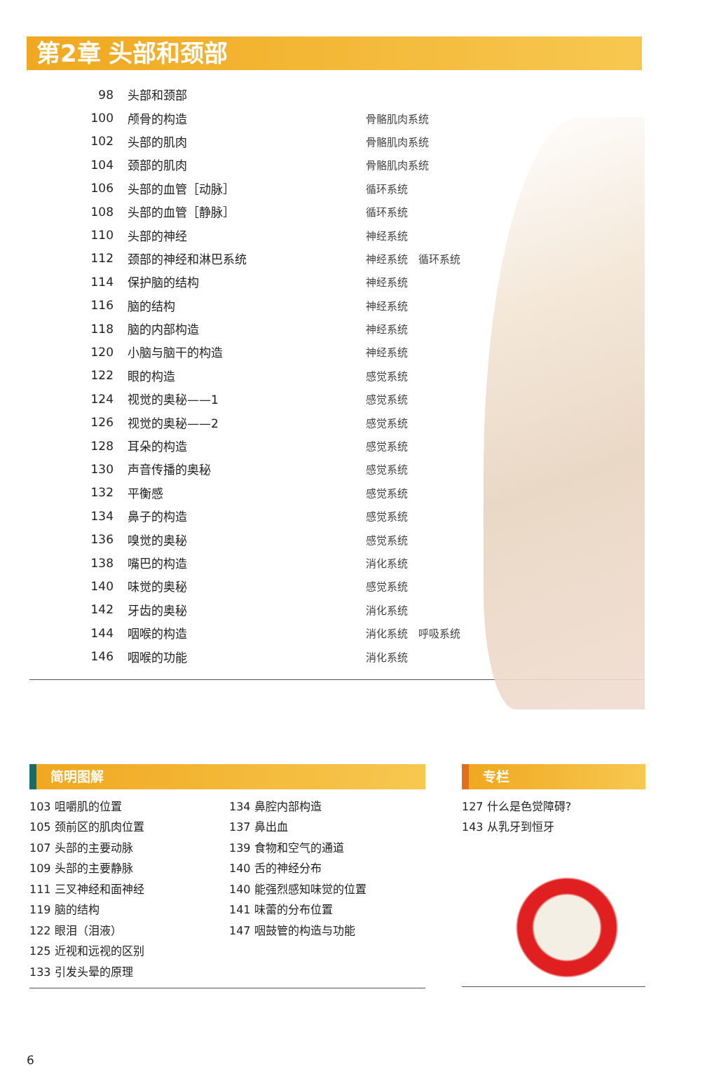第2章 头部和颈部
| 98 | 头部和颈部 | |
| 100 | 颅骨的构造 | 骨骼肌肉系统 |
| 102 | 头部的肌肉 | 骨骼肌肉系统 |
| 104 | 颈部的肌肉 | 骨骼肌肉系统 |
| 106 | 头部的血管［动脉］ | 循环系统 |
| 108 | 头部的血管［静脉］ | 循环系统 |
| 110 | 头部的神经 | 神经系统 |
| 112 | 颈部的神经和淋巴系统 | 神经系统 循环系统 |
| 114 | 保护脑的结构 | 神经系统 |
| 116 | 脑的结构 | 神经系统 |
| 118 | 脑的内部构造 | 神经系统 |
| 120 | 小脑与脑干的构造 | 神经系统 |
| 122 | 眼的构造 | 感觉系统 |
| 124 | 视觉的奥秘——1 | 感觉系统 |
| 126 | 视觉的奥秘——2 | 感觉系统 |
| 128 | 耳朵的构造 | 感觉系统 |
| 130 | 声音传播的奥秘 | 感觉系统 |
| 132 | 平衡感 | 感觉系统 |
| 134 | 鼻子的构造 | 感觉系统 |
| 136 | 嗅觉的奥秘 | 感觉系统 |
| 138 | 嘴巴的构造 | 消化系统 |
| 140 | 味觉的奥秘 | 感觉系统 |
| 142 | 牙齿的奥秘 | 消化系统 |
| 144 | 咽喉的构造 | 消化系统 呼吸系统 |
| 146 | 咽喉的功能 | 消化系统 |
简明图解
103 咀嚼肌的位置
105 颈前区的肌肉位置
107 头部的主要动脉
109 头部的主要静脉
111 三叉神经和面神经
119 脑的结构
122 眼泪（泪液）
125 近视和远视的区别
133 引发头晕的原理
134 鼻腔内部构造
137 鼻出血
139 食物和空气的通道
140 舌的神经分布
140 能强烈感知味觉的位置
141 味蕾的分布位置
147 咽鼓管的构造与功能
专栏
127 什么是色觉障碍?
143 从乳牙到恒牙
6